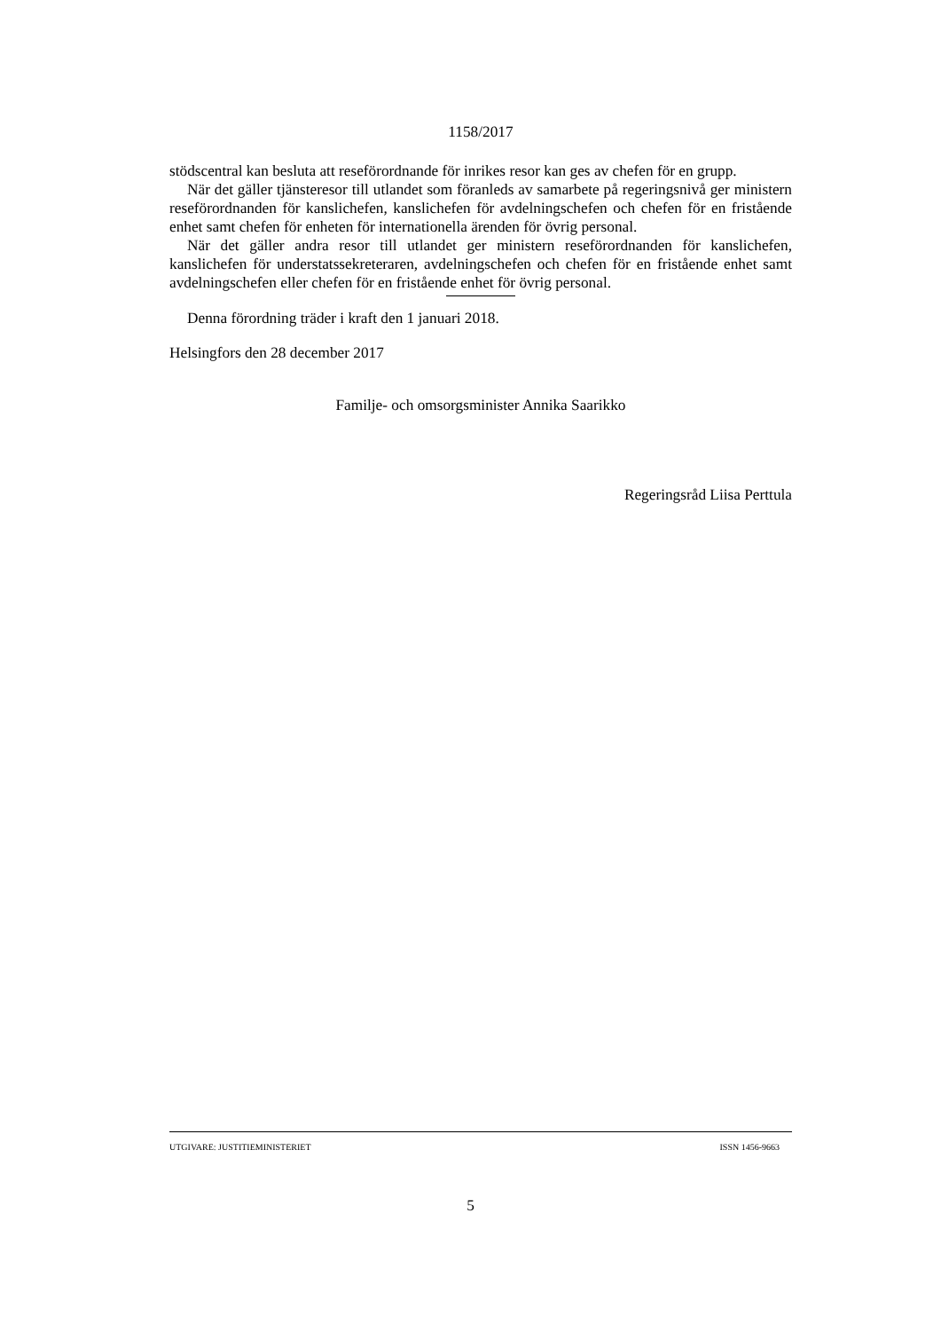1158/2017
stödscentral kan besluta att reseförordnande för inrikes resor kan ges av chefen för en grupp.
När det gäller tjänsteresor till utlandet som föranleds av samarbete på regeringsnivå ger ministern reseförordnanden för kanslichefen, kanslichefen för avdelningschefen och chefen för en fristående enhet samt chefen för enheten för internationella ärenden för övrig personal.
När det gäller andra resor till utlandet ger ministern reseförordnanden för kanslichefen, kanslichefen för understatssekreteraren, avdelningschefen och chefen för en fristående enhet samt avdelningschefen eller chefen för en fristående enhet för övrig personal.
Denna förordning träder i kraft den 1 januari 2018.
Helsingfors den 28 december 2017
Familje- och omsorgsminister Annika Saarikko
Regeringsråd Liisa Perttula
UTGIVARE: JUSTITIEMINISTERIET ISSN 1456-9663
5